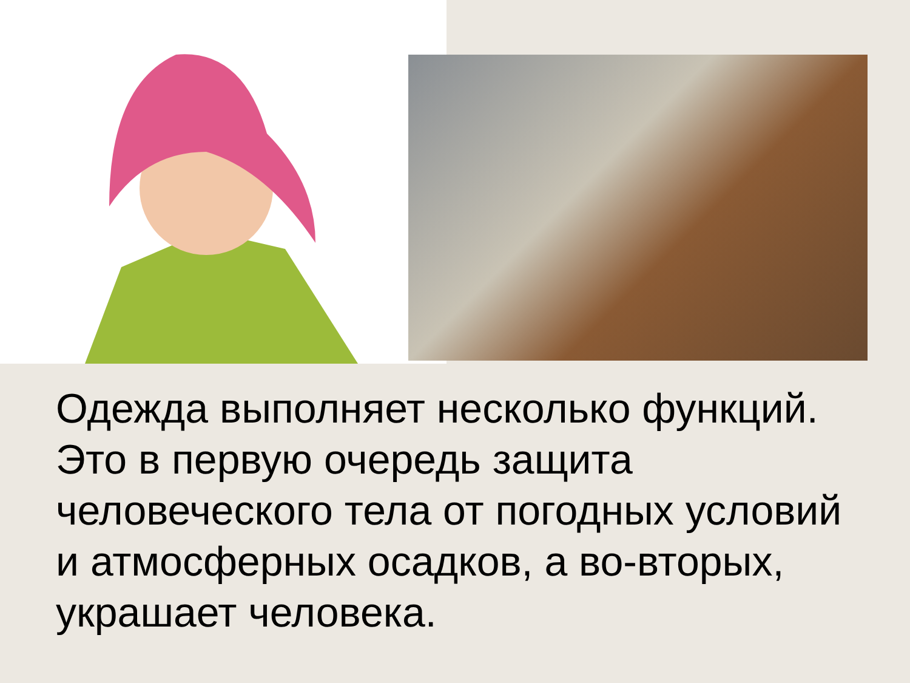Одежда выполняет несколько функций. Это в первую очередь защита человеческого тела от погодных условий и атмосферных осадков, а во-вторых, украшает человека.